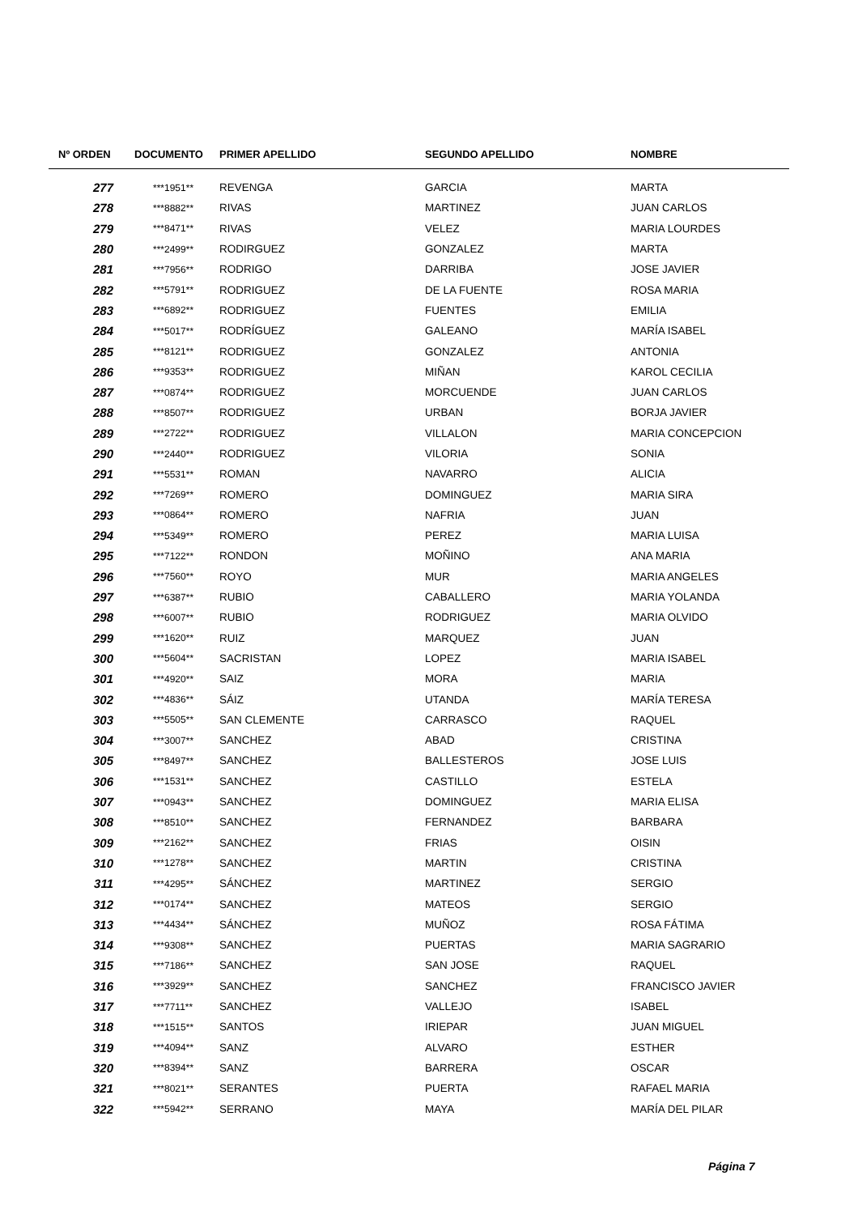| Nº ORDEN | DOCUMENTO | PRIMER APELLIDO | SEGUNDO APELLIDO | NOMBRE |
| --- | --- | --- | --- | --- |
| 277 | ***1951** | REVENGA | GARCIA | MARTA |
| 278 | ***8882** | RIVAS | MARTINEZ | JUAN CARLOS |
| 279 | ***8471** | RIVAS | VELEZ | MARIA LOURDES |
| 280 | ***2499** | RODIRGUEZ | GONZALEZ | MARTA |
| 281 | ***7956** | RODRIGO | DARRIBA | JOSE JAVIER |
| 282 | ***5791** | RODRIGUEZ | DE LA FUENTE | ROSA MARIA |
| 283 | ***6892** | RODRIGUEZ | FUENTES | EMILIA |
| 284 | ***5017** | RODRÍGUEZ | GALEANO | MARÍA ISABEL |
| 285 | ***8121** | RODRIGUEZ | GONZALEZ | ANTONIA |
| 286 | ***9353** | RODRIGUEZ | MIÑAN | KAROL CECILIA |
| 287 | ***0874** | RODRIGUEZ | MORCUENDE | JUAN CARLOS |
| 288 | ***8507** | RODRIGUEZ | URBAN | BORJA JAVIER |
| 289 | ***2722** | RODRIGUEZ | VILLALON | MARIA CONCEPCION |
| 290 | ***2440** | RODRIGUEZ | VILORIA | SONIA |
| 291 | ***5531** | ROMAN | NAVARRO | ALICIA |
| 292 | ***7269** | ROMERO | DOMINGUEZ | MARIA SIRA |
| 293 | ***0864** | ROMERO | NAFRIA | JUAN |
| 294 | ***5349** | ROMERO | PEREZ | MARIA LUISA |
| 295 | ***7122** | RONDON | MOÑINO | ANA MARIA |
| 296 | ***7560** | ROYO | MUR | MARIA ANGELES |
| 297 | ***6387** | RUBIO | CABALLERO | MARIA YOLANDA |
| 298 | ***6007** | RUBIO | RODRIGUEZ | MARIA OLVIDO |
| 299 | ***1620** | RUIZ | MARQUEZ | JUAN |
| 300 | ***5604** | SACRISTAN | LOPEZ | MARIA ISABEL |
| 301 | ***4920** | SAIZ | MORA | MARIA |
| 302 | ***4836** | SÁIZ | UTANDA | MARÍA TERESA |
| 303 | ***5505** | SAN CLEMENTE | CARRASCO | RAQUEL |
| 304 | ***3007** | SANCHEZ | ABAD | CRISTINA |
| 305 | ***8497** | SANCHEZ | BALLESTEROS | JOSE LUIS |
| 306 | ***1531** | SANCHEZ | CASTILLO | ESTELA |
| 307 | ***0943** | SANCHEZ | DOMINGUEZ | MARIA ELISA |
| 308 | ***8510** | SANCHEZ | FERNANDEZ | BARBARA |
| 309 | ***2162** | SANCHEZ | FRIAS | OISIN |
| 310 | ***1278** | SANCHEZ | MARTIN | CRISTINA |
| 311 | ***4295** | SÁNCHEZ | MARTINEZ | SERGIO |
| 312 | ***0174** | SANCHEZ | MATEOS | SERGIO |
| 313 | ***4434** | SÁNCHEZ | MUÑOZ | ROSA FÁTIMA |
| 314 | ***9308** | SANCHEZ | PUERTAS | MARIA SAGRARIO |
| 315 | ***7186** | SANCHEZ | SAN JOSE | RAQUEL |
| 316 | ***3929** | SANCHEZ | SANCHEZ | FRANCISCO JAVIER |
| 317 | ***7711** | SANCHEZ | VALLEJO | ISABEL |
| 318 | ***1515** | SANTOS | IRIEPAR | JUAN MIGUEL |
| 319 | ***4094** | SANZ | ALVARO | ESTHER |
| 320 | ***8394** | SANZ | BARRERA | OSCAR |
| 321 | ***8021** | SERANTES | PUERTA | RAFAEL MARIA |
| 322 | ***5942** | SERRANO | MAYA | MARÍA DEL PILAR |
Página 7